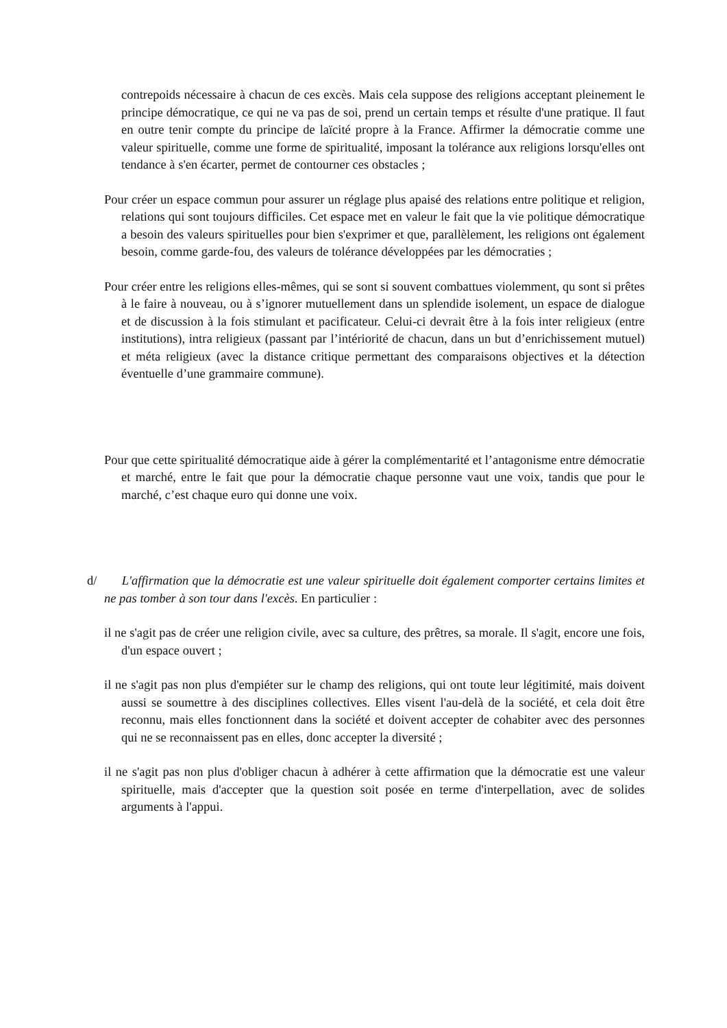contrepoids nécessaire à chacun de ces excès. Mais cela suppose des religions acceptant pleinement le principe démocratique, ce qui ne va pas de soi, prend un certain temps et résulte d'une pratique. Il faut en outre tenir compte du principe de laïcité propre à la France. Affirmer la démocratie comme une valeur spirituelle, comme une forme de spiritualité, imposant la tolérance aux religions lorsqu'elles ont tendance à s'en écarter, permet de contourner ces obstacles ;
Pour créer un espace commun pour assurer un réglage plus apaisé des relations entre politique et religion, relations qui sont toujours difficiles. Cet espace met en valeur le fait que la vie politique démocratique a besoin des valeurs spirituelles pour bien s'exprimer et que, parallèlement, les religions ont également besoin, comme garde-fou, des valeurs de tolérance développées par les démocraties ;
Pour créer entre les religions elles-mêmes, qui se sont si souvent combattues violemment, qu sont si prêtes à le faire à nouveau, ou à s’ignorer mutuellement dans un splendide isolement, un espace de dialogue et de discussion à la fois stimulant et pacificateur. Celui-ci devrait être à la fois inter religieux (entre institutions), intra religieux (passant par l’intériorité de chacun, dans un but d’enrichissement mutuel) et méta religieux (avec la distance critique permettant des comparaisons objectives et la détection éventuelle d’une grammaire commune).
Pour que cette spiritualité démocratique aide à gérer la complémentarité et l’antagonisme entre démocratie et marché, entre le fait que pour la démocratie chaque personne vaut une voix, tandis que pour le marché, c’est chaque euro qui donne une voix.
d/ L'affirmation que la démocratie est une valeur spirituelle doit également comporter certains limites et ne pas tomber à son tour dans l'excès. En particulier :
il ne s'agit pas de créer une religion civile, avec sa culture, des prêtres, sa morale. Il s'agit, encore une fois, d'un espace ouvert ;
il ne s'agit pas non plus d'empiéter sur le champ des religions, qui ont toute leur légitimité, mais doivent aussi se soumettre à des disciplines collectives. Elles visent l'au-delà de la société, et cela doit être reconnu, mais elles fonctionnent dans la société et doivent accepter de cohabiter avec des personnes qui ne se reconnaissent pas en elles, donc accepter la diversité ;
il ne s'agit pas non plus d'obliger chacun à adhérer à cette affirmation que la démocratie est une valeur spirituelle, mais d'accepter que la question soit posée en terme d'interpellation, avec de solides arguments à l'appui.